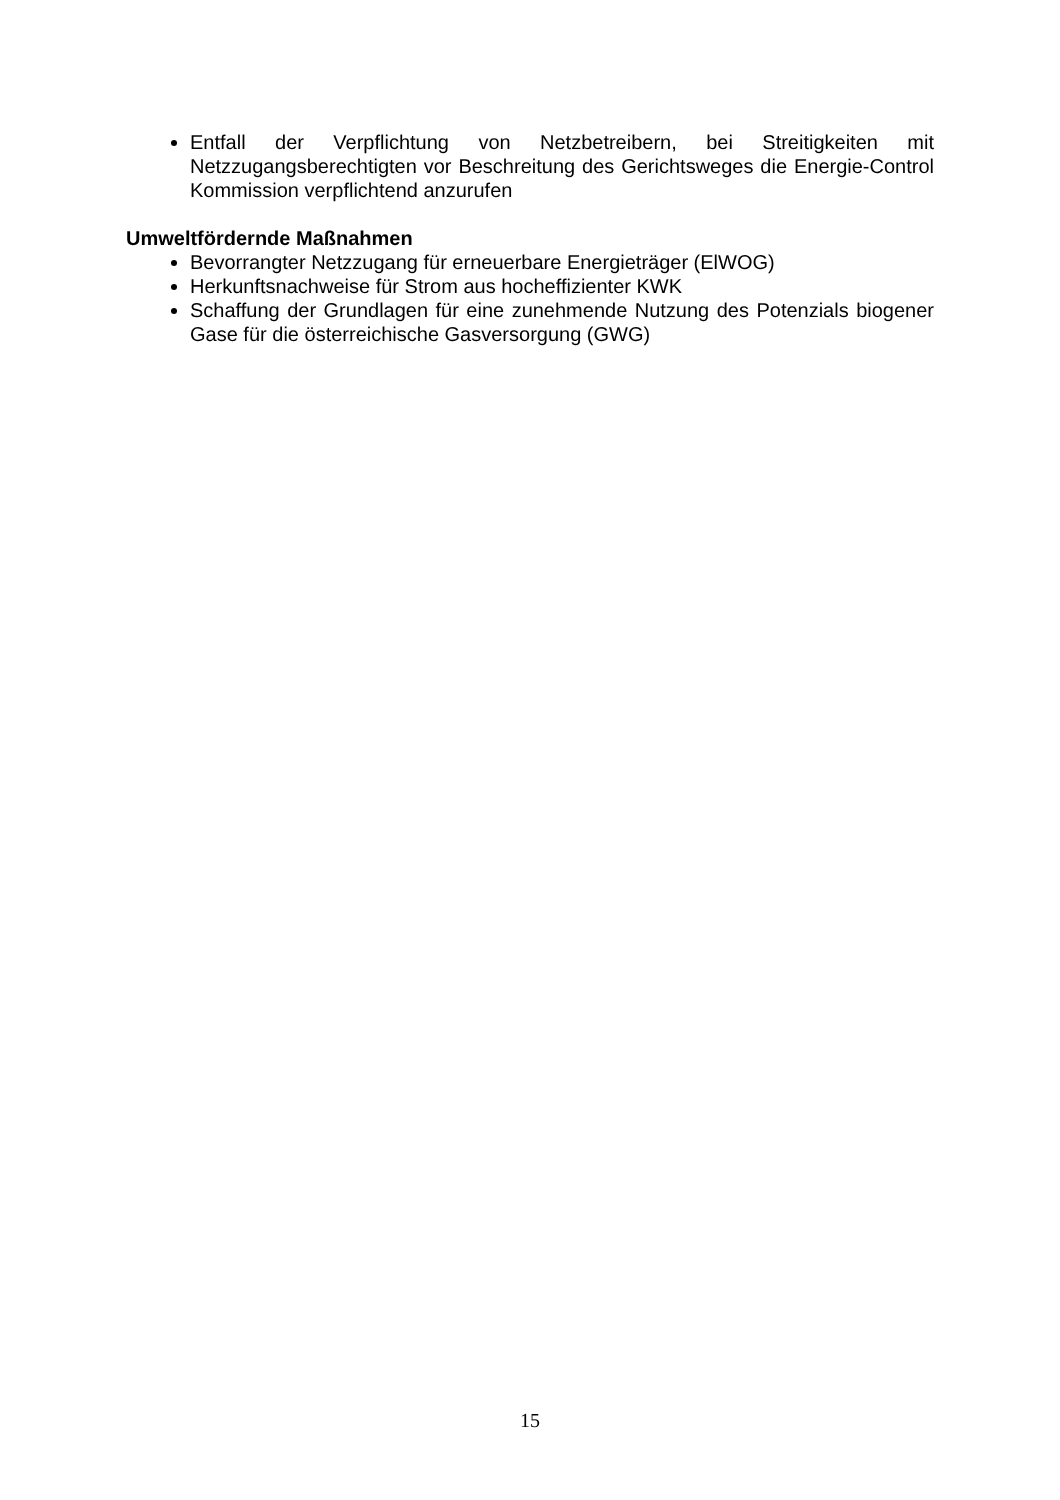Entfall der Verpflichtung von Netzbetreibern, bei Streitigkeiten mit Netzzugangsberechtigten vor Beschreitung des Gerichtsweges die Energie-Control Kommission verpflichtend anzurufen
Umweltfördernde Maßnahmen
Bevorrangter Netzzugang für erneuerbare Energieträger (ElWOG)
Herkunftsnachweise für Strom aus hocheffizienter KWK
Schaffung der Grundlagen für eine zunehmende Nutzung des Potenzials biogener Gase für die österreichische Gasversorgung (GWG)
15